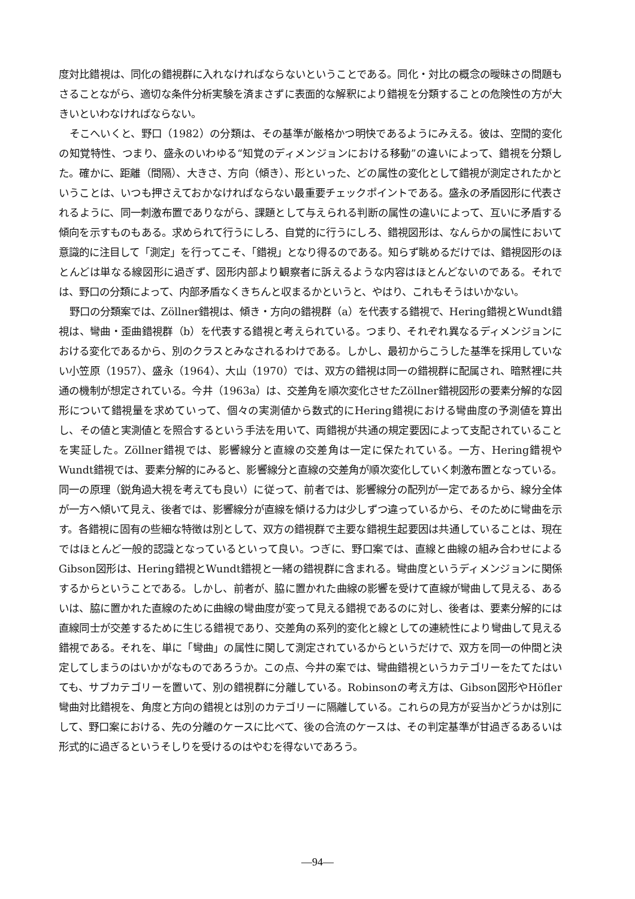度対比錯視は、同化の錯視群に入れなければならないということである。同化・対比の概念の曖昧さの問題もさることながら、適切な条件分析実験を済まさずに表面的な解釈により錯視を分類することの危険性の方が大きいといわなければならない。
そこへいくと、野口（1982）の分類は、その基準が厳格かつ明快であるようにみえる。彼は、空間的変化の知覚特性、つまり、盛永のいわゆる“知覚のディメンジョンにおける移動”の違いによって、錯視を分類した。確かに、距離（間隔）、大きさ、方向（傾き）、形といった、どの属性の変化として錯視が測定されたかということは、いつも押さえておかなければならない最重要チェックポイントである。盛永の矛盾図形に代表されるように、同一刺激布置でありながら、課題として与えられる判断の属性の違いによって、互いに矛盾する傾向を示すものもある。求められて行うにしろ、自覚的に行うにしろ、錯視図形は、なんらかの属性において意識的に注目して「測定」を行ってこそ、「錯視」となり得るのである。知らず眺めるだけでは、錯視図形のほとんどは単なる線図形に過ぎず、図形内部より観察者に訴えるような内容はほとんどないのである。それでは、野口の分類によって、内部矛盾なくきちんと収まるかというと、やはり、これもそうはいかない。
野口の分類案では、Zöllner錯視は、傾き・方向の錯視群（a）を代表する錯視で、Hering錯視とWundt錯視は、彎曲・歪曲錯視群（b）を代表する錯視と考えられている。つまり、それぞれ異なるディメンジョンにおける変化であるから、別のクラスとみなされるわけである。しかし、最初からこうした基準を採用していない小笠原（1957）、盛永（1964）、大山（1970）では、双方の錯視は同一の錯視群に配属され、暗黙裡に共通の機制が想定されている。今井（1963a）は、交差角を順次変化させたZöllner錯視図形の要素分解的な図形について錯視量を求めていって、個々の実測値から数式的にHering錯視における彎曲度の予測値を算出し、その値と実測値とを照合するという手法を用いて、両錯視が共通の規定要因によって支配されていることを実証した。Zöllner錯視では、影響線分と直線の交差角は一定に保たれている。一方、Hering錯視やWundt錯視では、要素分解的にみると、影響線分と直線の交差角が順次変化していく刺激布置となっている。同一の原理（鋭角過大視を考えても良い）に従って、前者では、影響線分の配列が一定であるから、線分全体が一方へ傾いて見え、後者では、影響線分が直線を傾ける力は少しずつ違っているから、そのために彎曲を示す。各錯視に固有の些細な特徴は別として、双方の錯視群で主要な錯視生起要因は共通していることは、現在ではほとんど一般的認識となっているといって良い。つぎに、野口案では、直線と曲線の組み合わせによるGibson図形は、Hering錯視とWundt錯視と一緒の錯視群に含まれる。彎曲度というディメンジョンに関係するからということである。しかし、前者が、脇に置かれた曲線の影響を受けて直線が彎曲して見える、あるいは、脇に置かれた直線のために曲線の彎曲度が変って見える錯視であるのに対し、後者は、要素分解的には直線同士が交差するために生じる錯視であり、交差角の系列的変化と線としての連続性により彎曲して見える錯視である。それを、単に「彎曲」の属性に関して測定されているからというだけで、双方を同一の仲間と決定してしまうのはいかがなものであろうか。この点、今井の案では、彎曲錯視というカテゴリーをたてたはいても、サブカテゴリーを置いて、別の錯視群に分離している。Robinsonの考え方は、Gibson図形やHöfler彎曲対比錯視を、角度と方向の錯視とは別のカテゴリーに隔離している。これらの見方が妥当かどうかは別にして、野口案における、先の分離のケースに比べて、後の合流のケースは、その判定基準が甘過ぎるあるいは形式的に過ぎるというそしりを受けるのはやむを得ないであろう。
—94—